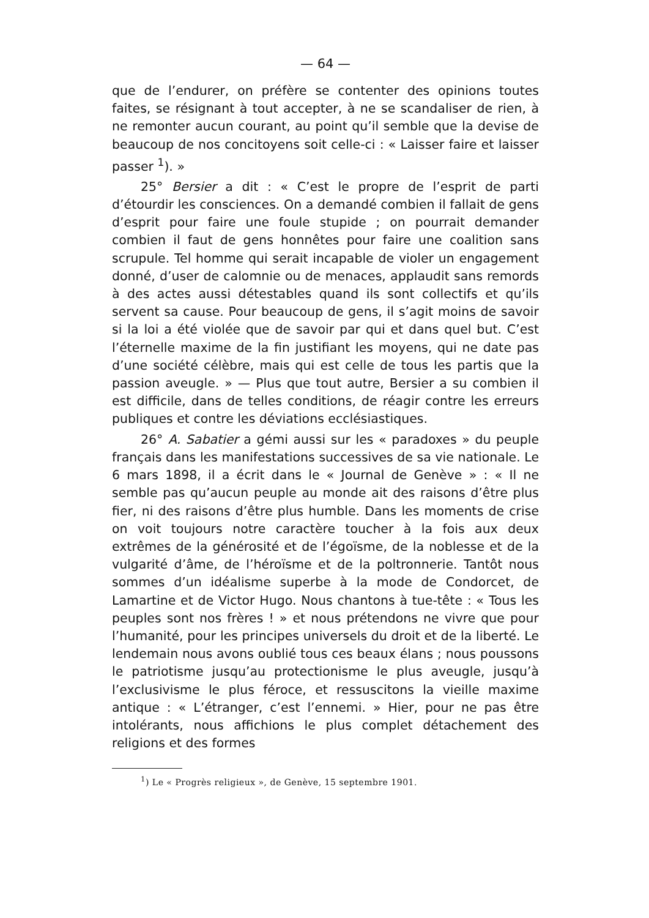— 64 —
que de l’endurer, on préfère se contenter des opinions toutes faites, se résignant à tout accepter, à ne se scandaliser de rien, à ne remonter aucun courant, au point qu’il semble que la devise de beaucoup de nos concitoyens soit celle-ci : « Laisser faire et laisser passer <sup>1</sup>). »
25° Bersier a dit : « C’est le propre de l’esprit de parti d’étourdir les consciences. On a demandé combien il fallait de gens d’esprit pour faire une foule stupide ; on pourrait demander combien il faut de gens honnêtes pour faire une coalition sans scrupule. Tel homme qui serait incapable de violer un engagement donné, d’user de calomnie ou de menaces, applaudit sans remords à des actes aussi détestables quand ils sont collectifs et qu’ils servent sa cause. Pour beaucoup de gens, il s’agit moins de savoir si la loi a été violée que de savoir par qui et dans quel but. C’est l’éternelle maxime de la fin justifiant les moyens, qui ne date pas d’une société célèbre, mais qui est celle de tous les partis que la passion aveugle. » — Plus que tout autre, Bersier a su combien il est difficile, dans de telles conditions, de réagir contre les erreurs publiques et contre les déviations ecclésiastiques.
26° A. Sabatier a gémi aussi sur les « paradoxes » du peuple français dans les manifestations successives de sa vie nationale. Le 6 mars 1898, il a écrit dans le « Journal de Genève » : « Il ne semble pas qu’aucun peuple au monde ait des raisons d’être plus fier, ni des raisons d’être plus humble. Dans les moments de crise on voit toujours notre caractère toucher à la fois aux deux extrêmes de la générosité et de l’égoïsme, de la noblesse et de la vulgarité d’âme, de l’héroïsme et de la poltronnerie. Tantôt nous sommes d’un idéalisme superbe à la mode de Condorcet, de Lamartine et de Victor Hugo. Nous chantons à tue-tête : « Tous les peuples sont nos frères ! » et nous prétendons ne vivre que pour l’humanité, pour les principes universels du droit et de la liberté. Le lendemain nous avons oublié tous ces beaux élans ; nous poussons le patriotisme jusqu’au protectionisme le plus aveugle, jusqu’à l’exclusivisme le plus féroce, et ressuscitons la vieille maxime antique : « L’étranger, c’est l’ennemi. » Hier, pour ne pas être intolérants, nous affichions le plus complet détachement des religions et des formes
<sup>1</sup>) Le « Progrès religieux », de Genève, 15 septembre 1901.